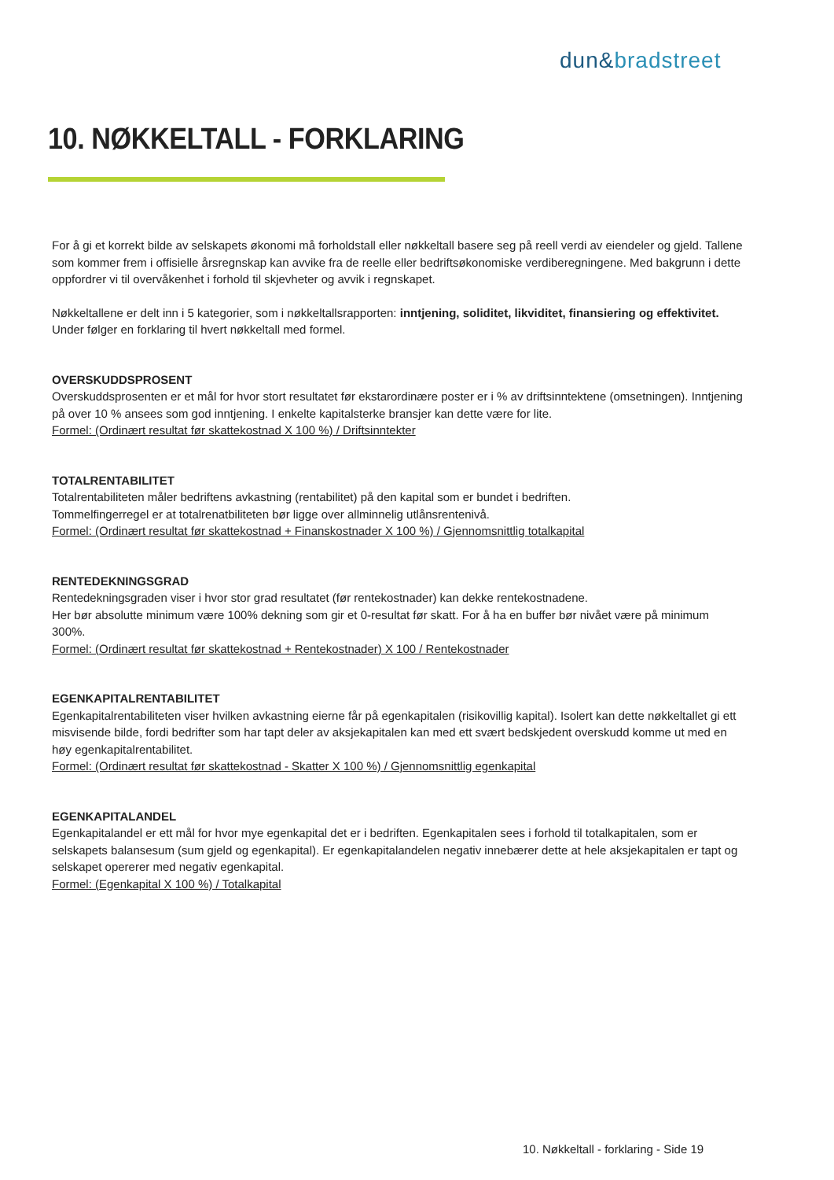dun&bradstreet
10. NØKKELTALL - FORKLARING
For å gi et korrekt bilde av selskapets økonomi må forholdstall eller nøkkeltall basere seg på reell verdi av eiendeler og gjeld. Tallene som kommer frem i offisielle årsregnskap kan avvike fra de reelle eller bedriftsøkonomiske verdiberegningene. Med bakgrunn i dette oppfordrer vi til overvåkenhet i forhold til skjevheter og avvik i regnskapet.
Nøkkeltallene er delt inn i 5 kategorier, som i nøkkeltallsrapporten: inntjening, soliditet, likviditet, finansiering og effektivitet. Under følger en forklaring til hvert nøkkeltall med formel.
OVERSKUDDSPROSENT
Overskuddsprosenten er et mål for hvor stort resultatet før ekstarordinære poster er i % av driftsinntektene (omsetningen). Inntjening på over 10 % ansees som god inntjening. I enkelte kapitalsterke bransjer kan dette være for lite.
Formel: (Ordinært resultat før skattekostnad X 100 %) / Driftsinntekter
TOTALRENTABILITET
Totalrentabiliteten måler bedriftens avkastning (rentabilitet) på den kapital som er bundet i bedriften.
Tommelfingerregel er at totalrenatbiliteten bør ligge over allminnelig utlånsrentenivå.
Formel: (Ordinært resultat før skattekostnad + Finanskostnader X 100 %) / Gjennomsnittlig totalkapital
RENTEDEKNINGSGRAD
Rentedekningsgraden viser i hvor stor grad resultatet (før rentekostnader) kan dekke rentekostnadene.
Her bør absolutte minimum være 100% dekning som gir et 0-resultat før skatt. For å ha en buffer bør nivået være på minimum 300%.
Formel: (Ordinært resultat før skattekostnad + Rentekostnader) X 100 / Rentekostnader
EGENKAPITALRENTABILITET
Egenkapitalrentabiliteten viser hvilken avkastning eierne får på egenkapitalen (risikovillig kapital). Isolert kan dette nøkkeltallet gi ett misvisende bilde, fordi bedrifter som har tapt deler av aksjekapitalen kan med ett svært bedskjedent overskudd komme ut med en høy egenkapitalrentabilitet.
Formel: (Ordinært resultat før skattekostnad - Skatter X 100 %) / Gjennomsnittlig egenkapital
EGENKAPITALANDEL
Egenkapitalandel er ett mål for hvor mye egenkapital det er i bedriften. Egenkapitalen sees i forhold til totalkapitalen, som er selskapets balansesum (sum gjeld og egenkapital). Er egenkapitalandelen negativ innebærer dette at hele aksjekapitalen er tapt og selskapet opererer med negativ egenkapital.
Formel: (Egenkapital X 100 %) / Totalkapital
10. Nøkkeltall - forklaring - Side 19